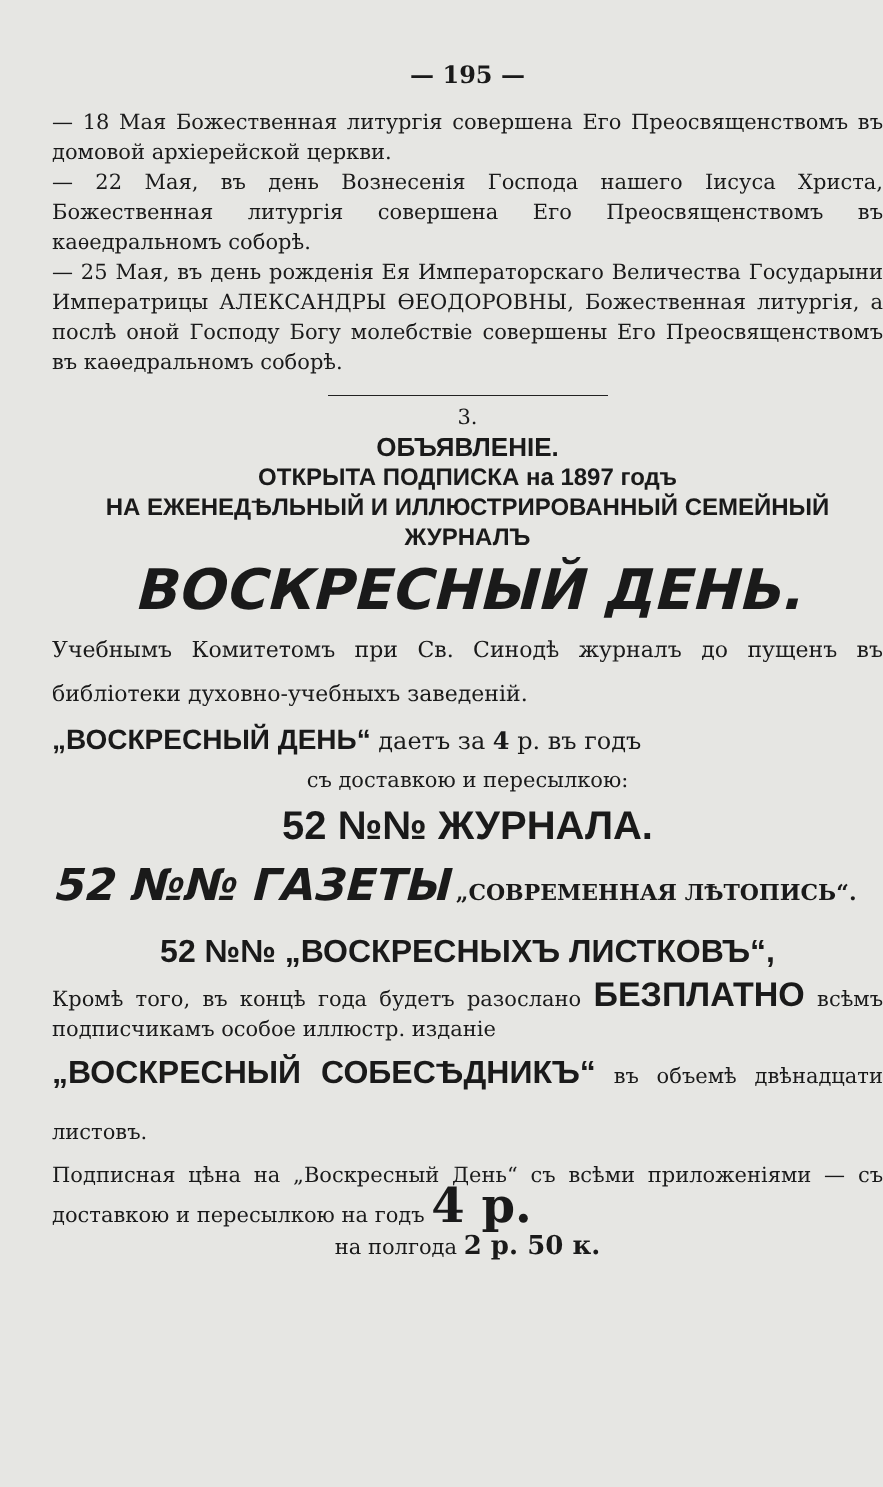— 195 —
— 18 Мая Божественная литургія совершена Его Преосвященствомъ въ домовой архіерейской церкви.
— 22 Мая, въ день Вознесенія Господа нашего Іисуса Христа, Божественная литургія совершена Его Преосвященствомъ въ каѳедральномъ соборѣ.
— 25 Мая, въ день рожденія Ея Императорскаго Величества Государыни Императрицы АЛЕКСАНДРЫ ѲЕОДОРОВНЫ, Божественная литургія, а послѣ оной Господу Богу молебствіе совершены Его Преосвященствомъ въ каѳедральномъ соборѣ.
3.
ОБЪЯВЛЕНІЕ.
ОТКРЫТА ПОДПИСКА на 1897 годъ
НА ЕЖЕНЕДѢЛЬНЫЙ И ИЛЛЮСТРИРОВАННЫЙ СЕМЕЙНЫЙ ЖУРНАЛЪ
ВОСКРЕСНЫЙ ДЕНЬ.
Учебнымъ Комитетомъ при Св. Синодѣ журналъ до пущенъ въ библіотеки духовно-учебныхъ заведеній.
„ВОСКРЕСНЫЙ ДЕНЬ“ даетъ за 4 р. въ годъ
съ доставкою и пересылкою:
52 №№ ЖУРНАЛА.
52 №№ ГАЗЕТЫ „СОВРЕМЕННАЯ ЛѢТОПИСЬ“.
52 №№ „ВОСКРЕСНЫХЪ ЛИСТКОВЪ“,
Кромѣ того, въ концѣ года будетъ разослано БЕЗПЛАТНО всѣмъ подписчикамъ особое иллюстр. изданіе
„ВОСКРЕСНЫЙ СОБЕСѢДНИКЪ“ въ объемѣ двѣнадцати листовъ.
Подписная цѣна на „Воскресный День“ съ всѣми приложеніями — съ доставкою и пересылкою на годъ 4 р.
на полгода 2 р. 50 к.